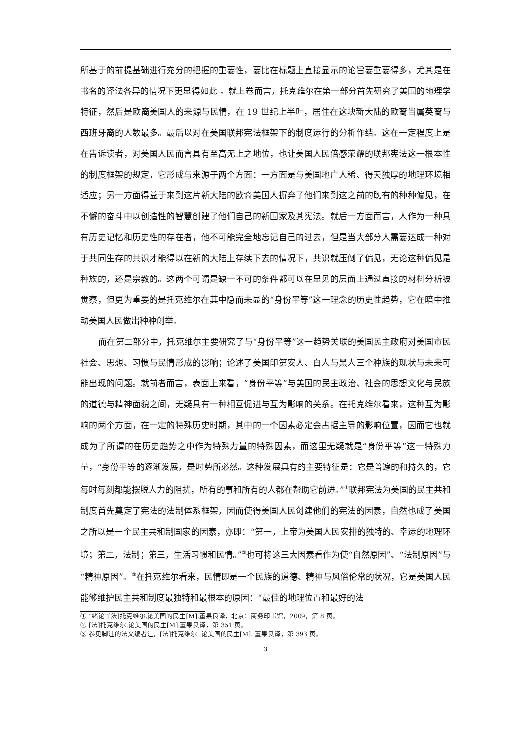所基于的前提基础进行充分的把握的重要性，要比在标题上直接显示的论旨要重要得多，尤其是在书名的译法各异的情况下更显得如此 。就上卷而言，托克维尔在第一部分首先研究了美国的地理学特征，然后是欧裔美国人的来源与民情，在 19 世纪上半叶，居住在这块新大陆的欧裔当属英裔与西班牙裔的人数最多。最后以对在美国联邦宪法框架下的制度运行的分析作结。这在一定程度上是在告诉读者，对美国人民而言具有至高无上之地位，也让美国人民倍感荣耀的联邦宪法这一根本性的制度框架的规定，它形成与来源于两个方面：一方面是与美国地广人稀、得天独厚的地理环境相适应；另一方面得益于来到这片新大陆的欧裔美国人摒弃了他们来到这之前的既有的种种偏见，在不懈的奋斗中以创造性的智慧创建了他们自己的新国家及其宪法。就后一方面而言，人作为一种具有历史记忆和历史性的存在者，他不可能完全地忘记自己的过去，但是当大部分人需要达成一种对于共同生存的共识才能得以在新的大陆上存续下去的情况下，共识就压倒了偏见，无论这种偏见是种族的，还是宗教的。这两个可谓是缺一不可的条件都可以在显见的层面上通过直接的材料分析被觉察，但更为重要的是托克维尔在其中隐而未显的“身份平等”这一理念的历史性趋势，它在暗中推动美国人民做出种种创举。
而在第二部分中，托克维尔主要研究了与“身份平等”这一趋势关联的美国民主政府对美国市民社会、思想、习惯与民情形成的影响；论述了美国印第安人、白人与黑人三个种族的现状与未来可能出现的问题。就前者而言，表面上来看，“身份平等”与美国的民主政治、社会的思想文化与民族的道德与精神面貌之间，无疑具有一种相互促进与互为影响的关系。在托克维尔看来，这种互为影响的两个方面，在一定的特殊历史时期，其中的一个因素必定会占据主导的影响位置，因而它也就成为了所谓的在历史趋势之中作为特殊力量的特殊因素，而这里无疑就是“身份平等”这一特殊力量，“身份平等的逐渐发展，是时势所必然。这种发展具有的主要特征是：它是普遍的和持久的，它每时每刻都能摆脱人力的阻扰，所有的事和所有的人都在帮助它前进。”<sup>①</sup>联邦宪法为美国的民主共和制度首先奠定了宪法的法制体系框架，因而使得美国人民创建他们的宪法的因素，自然也成了美国之所以是一个民主共和制国家的因素，亦即：“第一，上帝为美国人民安排的独特的、幸运的地理环境；第二，法制；第三，生活习惯和民情。”<sup>②</sup>也可将这三大因素看作为使“自然原因”、“法制原因”与“精神原因”。<sup>③</sup>在托克维尔看来，民情即是一个民族的道德、精神与风俗伦常的状况，它是美国人民能够维护民主共和制度最独特和最根本的原因：“最佳的地理位置和最好的法
① “绪论”[法]托克维尔.论美国的民主[M].董果良译，北京：商务印书馆，2009，第 8 页。
② [法]托克维尔.论美国的民主[M].董果良译，第 351 页。
③ 参见脚注的法文编者注，[法]托克维尔. 论美国的民主[M]. 董果良译，第 393 页。
3